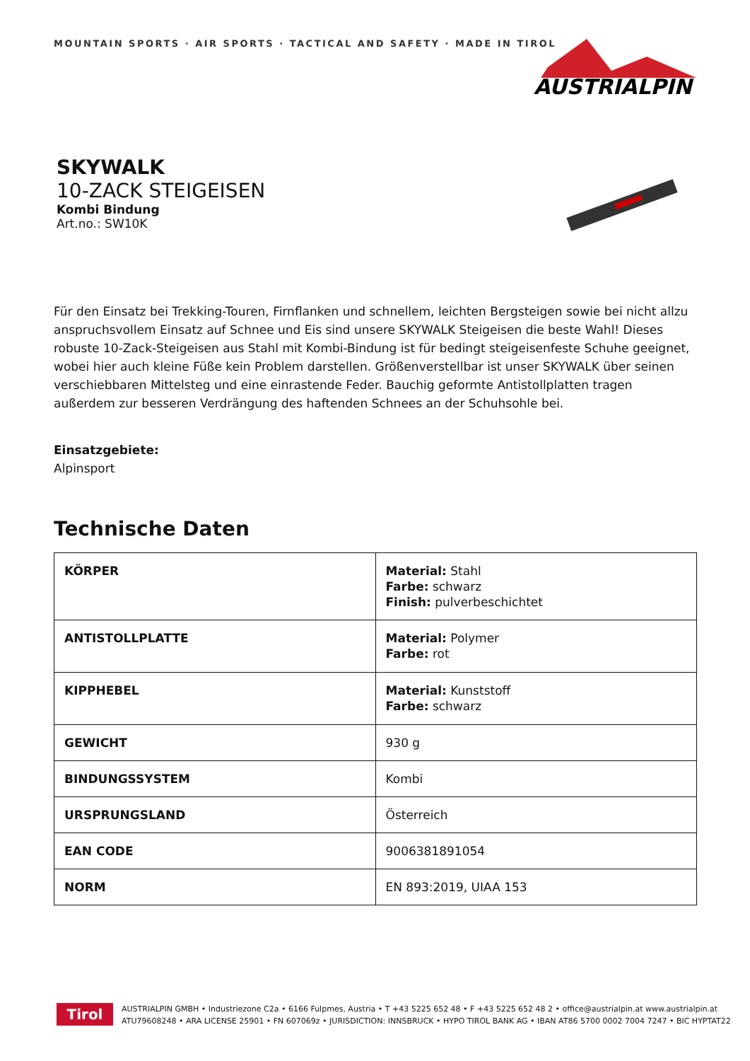MOUNTAIN SPORTS · AIR SPORTS · TACTICAL AND SAFETY · MADE IN TIROL
AUSTRIALPIN
SKYWALK
10-ZACK STEIGEISEN
Kombi Bindung
Art.no.: SW10K
Für den Einsatz bei Trekking-Touren, Firnflanken und schnellem, leichten Bergsteigen sowie bei nicht allzu anspruchsvollem Einsatz auf Schnee und Eis sind unsere SKYWALK Steigeisen die beste Wahl! Dieses robuste 10-Zack-Steigeisen aus Stahl mit Kombi-Bindung ist für bedingt steigeisenfeste Schuhe geeignet, wobei hier auch kleine Füße kein Problem darstellen. Größenverstellbar ist unser SKYWALK über seinen verschiebbaren Mittelsteg und eine einrastende Feder. Bauchig geformte Antistollplatten tragen außerdem zur besseren Verdrängung des haftenden Schnees an der Schuhsohle bei.
Einsatzgebiete:
Alpinsport
Technische Daten
| KÖRPER | Material: Stahl Farbe: schwarz Finish: pulverbeschichtet |
| ANTISTOLLPLATTE | Material: Polymer Farbe: rot |
| KIPPHEBEL | Material: Kunststoff Farbe: schwarz |
| GEWICHT | 930 g |
| BINDUNGSSYSTEM | Kombi |
| URSPRUNGSLAND | Österreich |
| EAN CODE | 9006381891054 |
| NORM | EN 893:2019, UIAA 153 |
Tirol
AUSTRIALPIN GMBH • Industriezone C2a • 6166 Fulpmes, Austria • T +43 5225 652 48 • F +43 5225 652 48 2 • office@austrialpin.at www.austrialpin.at
ATU79608248 • ARA LICENSE 25901 • FN 607069z • JURISDICTION: INNSBRUCK • HYPO TIROL BANK AG • IBAN AT86 5700 0002 7004 7247 • BIC HYPTAT22